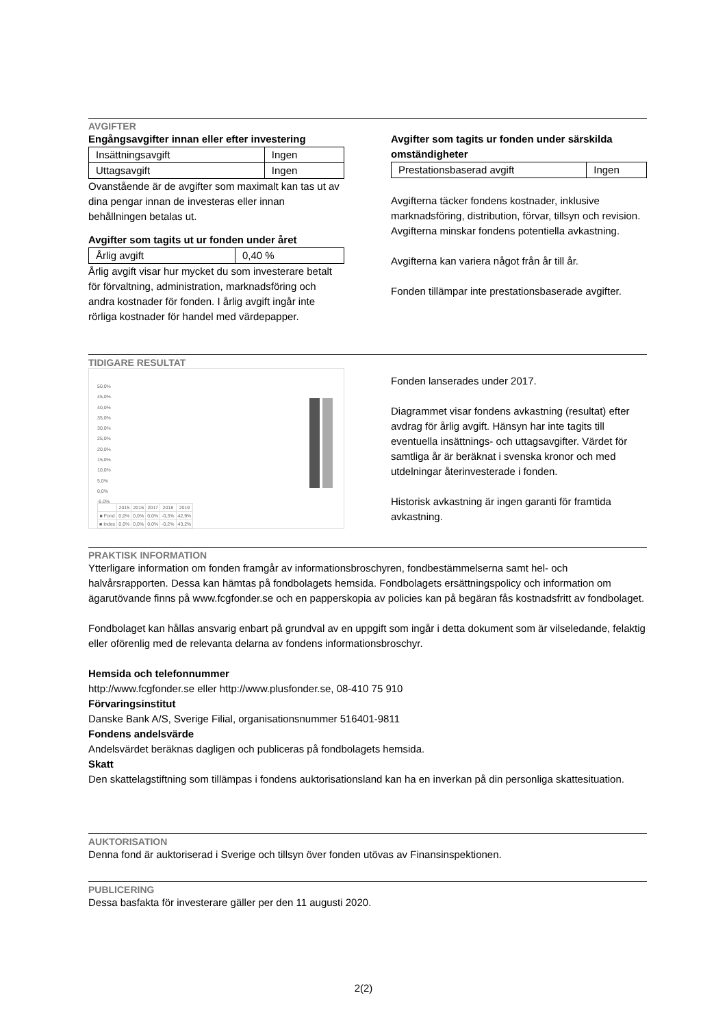AVGIFTER
Engångsavgifter innan eller efter investering
| Insättningsavgift | Ingen |
| Uttagsavgift | Ingen |
Ovanstående är de avgifter som maximalt kan tas ut av dina pengar innan de investeras eller innan behållningen betalas ut.
Avgifter som tagits ut ur fonden under året
| Årlig avgift | 0,40 % |
Årlig avgift visar hur mycket du som investerare betalt för förvaltning, administration, marknadsföring och andra kostnader för fonden. I årlig avgift ingår inte rörliga kostnader för handel med värdepapper.
Avgifter som tagits ur fonden under särskilda omständigheter
| Prestationsbaserad avgift | Ingen |
Avgifterna täcker fondens kostnader, inklusive marknadsföring, distribution, förvar, tillsyn och revision. Avgifterna minskar fondens potentiella avkastning.
Avgifterna kan variera något från år till år.
Fonden tillämpar inte prestationsbaserade avgifter.
TIDIGARE RESULTAT
50,0%
45,0%
40,0%
35,0%
30,0%
25,0%
20,0%
15,0%
10,0%
5,0%
0,0%
-5,0%
| | 2015 | 2016 | 2017 | 2018 | 2019 |
| ■ Fond | 0,0% | 0,0% | 0,0% | -0,3% | 42,9% |
| ■ Index | 0,0% | 0,0% | 0,0% | -0,2% | 43,2% |
Fonden lanserades under 2017.
Diagrammet visar fondens avkastning (resultat) efter avdrag för årlig avgift. Hänsyn har inte tagits till eventuella insättnings- och uttagsavgifter. Värdet för samtliga år är beräknat i svenska kronor och med utdelningar återinvesterade i fonden.
Historisk avkastning är ingen garanti för framtida avkastning.
PRAKTISK INFORMATION
Ytterligare information om fonden framgår av informationsbroschyren, fondbestämmelserna samt hel- och halvårsrapporten. Dessa kan hämtas på fondbolagets hemsida. Fondbolagets ersättningspolicy och information om ägarutövande finns på www.fcgfonder.se och en papperskopia av policies kan på begäran fås kostnadsfritt av fondbolaget.
Fondbolaget kan hållas ansvarig enbart på grundval av en uppgift som ingår i detta dokument som är vilseledande, felaktig eller oförenlig med de relevanta delarna av fondens informationsbroschyr.
Hemsida och telefonnummer
http://www.fcgfonder.se eller http://www.plusfonder.se, 08-410 75 910
Förvaringsinstitut
Danske Bank A/S, Sverige Filial, organisationsnummer 516401-9811
Fondens andelsvärde
Andelsvärdet beräknas dagligen och publiceras på fondbolagets hemsida.
Skatt
Den skattelagstiftning som tillämpas i fondens auktorisationsland kan ha en inverkan på din personliga skattesituation.
AUKTORISATION
Denna fond är auktoriserad i Sverige och tillsyn över fonden utövas av Finansinspektionen.
PUBLICERING
Dessa basfakta för investerare gäller per den 11 augusti 2020.
2(2)